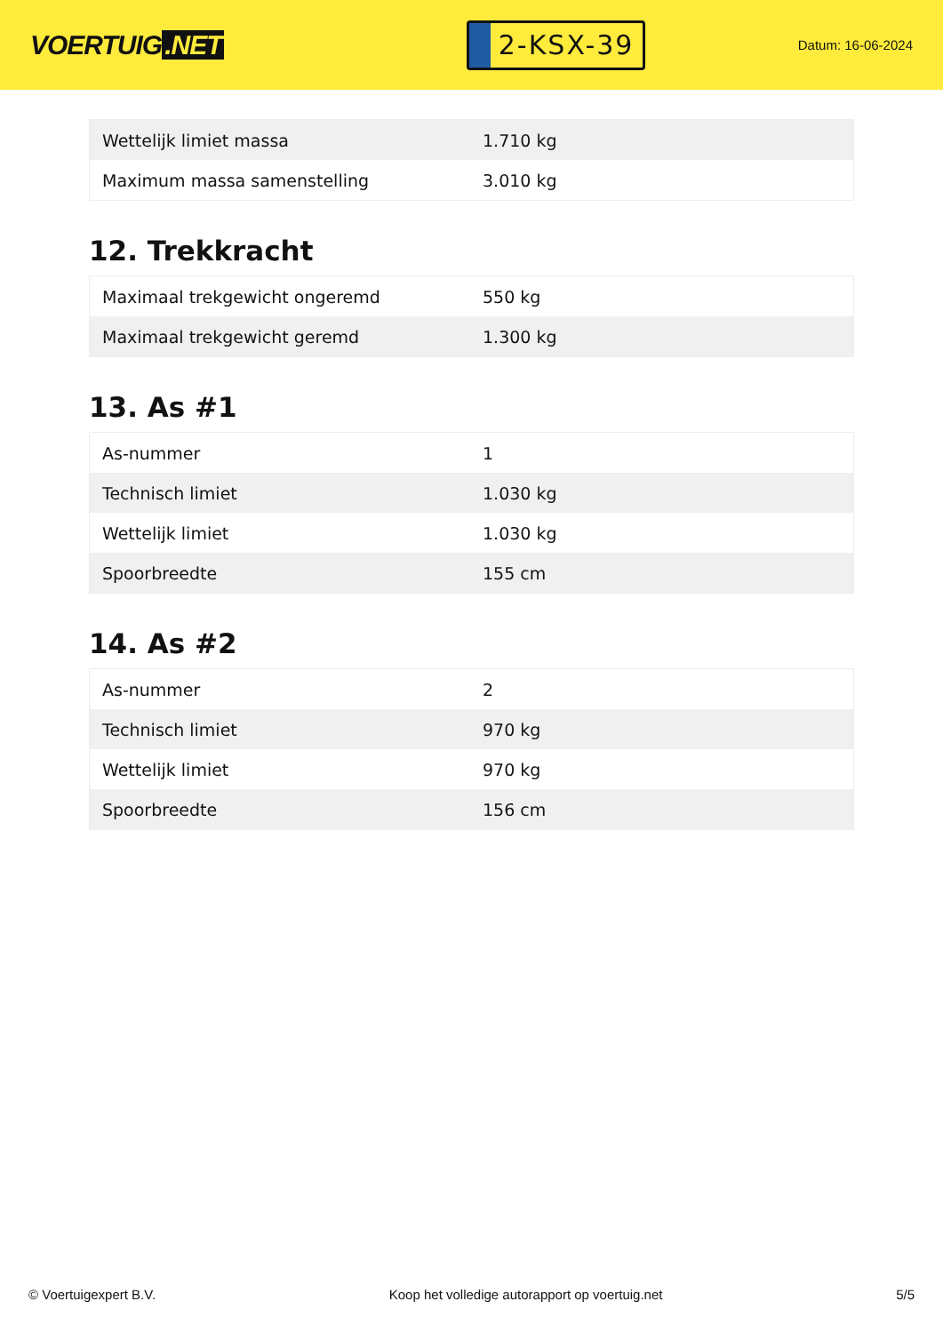VOERTUIG.NET
2-KSX-39
Datum: 16-06-2024
| Wettelijk limiet massa | 1.710 kg |
| Maximum massa samenstelling | 3.010 kg |
12. Trekkracht
| Maximaal trekgewicht ongeremd | 550 kg |
| Maximaal trekgewicht geremd | 1.300 kg |
13. As #1
| As-nummer | 1 |
| Technisch limiet | 1.030 kg |
| Wettelijk limiet | 1.030 kg |
| Spoorbreedte | 155 cm |
14. As #2
| As-nummer | 2 |
| Technisch limiet | 970 kg |
| Wettelijk limiet | 970 kg |
| Spoorbreedte | 156 cm |
© Voertuigexpert B.V. Koop het volledige autorapport op voertuig.net 5/5